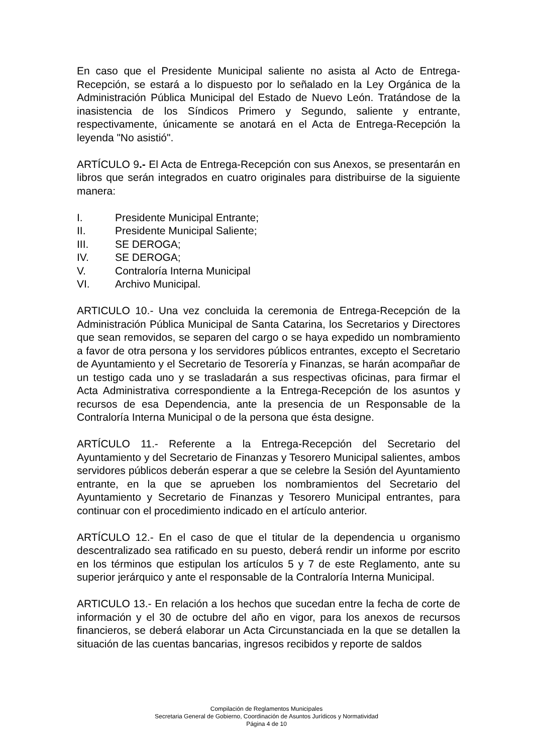En caso que el Presidente Municipal saliente no asista al Acto de Entrega-Recepción, se estará a lo dispuesto por lo señalado en la Ley Orgánica de la Administración Pública Municipal del Estado de Nuevo León. Tratándose de la inasistencia de los Síndicos Primero y Segundo, saliente y entrante, respectivamente, únicamente se anotará en el Acta de Entrega-Recepción la leyenda "No asistió".
ARTÍCULO 9.- El Acta de Entrega-Recepción con sus Anexos, se presentarán en libros que serán integrados en cuatro originales para distribuirse de la siguiente manera:
I. Presidente Municipal Entrante;
II. Presidente Municipal Saliente;
III. SE DEROGA;
IV. SE DEROGA;
V. Contraloría Interna Municipal
VI. Archivo Municipal.
ARTICULO 10.- Una vez concluida la ceremonia de Entrega-Recepción de la Administración Pública Municipal de Santa Catarina, los Secretarios y Directores que sean removidos, se separen del cargo o se haya expedido un nombramiento a favor de otra persona y los servidores públicos entrantes, excepto el Secretario de Ayuntamiento y el Secretario de Tesorería y Finanzas, se harán acompañar de un testigo cada uno y se trasladarán a sus respectivas oficinas, para firmar el Acta Administrativa correspondiente a la Entrega-Recepción de los asuntos y recursos de esa Dependencia, ante la presencia de un Responsable de la Contraloría Interna Municipal o de la persona que ésta designe.
ARTÍCULO 11.- Referente a la Entrega-Recepción del Secretario del Ayuntamiento y del Secretario de Finanzas y Tesorero Municipal salientes, ambos servidores públicos deberán esperar a que se celebre la Sesión del Ayuntamiento entrante, en la que se aprueben los nombramientos del Secretario del Ayuntamiento y Secretario de Finanzas y Tesorero Municipal entrantes, para continuar con el procedimiento indicado en el artículo anterior.
ARTÍCULO 12.- En el caso de que el titular de la dependencia u organismo descentralizado sea ratificado en su puesto, deberá rendir un informe por escrito en los términos que estipulan los artículos 5 y 7 de este Reglamento, ante su superior jerárquico y ante el responsable de la Contraloría Interna Municipal.
ARTICULO 13.- En relación a los hechos que sucedan entre la fecha de corte de información y el 30 de octubre del año en vigor, para los anexos de recursos financieros, se deberá elaborar un Acta Circunstanciada en la que se detallen la situación de las cuentas bancarias, ingresos recibidos y reporte de saldos
Compilación de Reglamentos Municipales
Secretaria General de Gobierno, Coordinación de Asuntos Jurídicos y Normatividad
Página 4 de 10